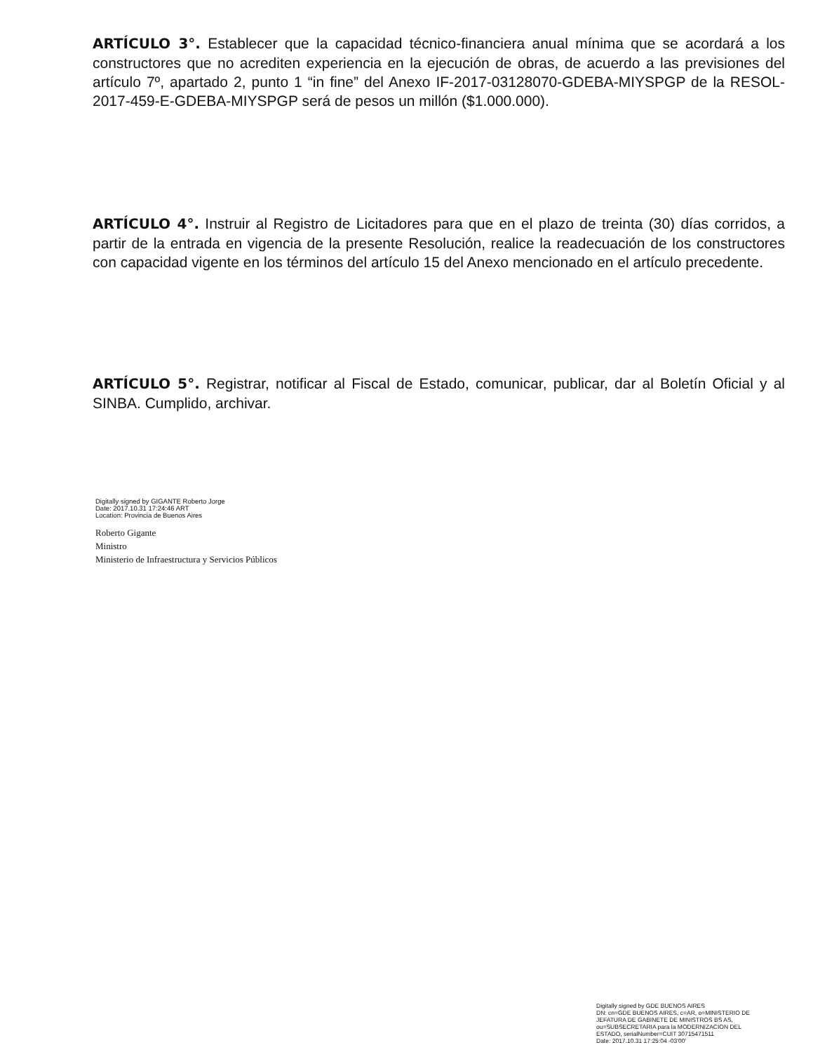ARTÍCULO 3°. Establecer que la capacidad técnico-financiera anual mínima que se acordará a los constructores que no acrediten experiencia en la ejecución de obras, de acuerdo a las previsiones del artículo 7º, apartado 2, punto 1 “in fine” del Anexo IF-2017-03128070-GDEBA-MIYSPGP de la RESOL-2017-459-E-GDEBA-MIYSPGP será de pesos un millón ($1.000.000).
ARTÍCULO 4°. Instruir al Registro de Licitadores para que en el plazo de treinta (30) días corridos, a partir de la entrada en vigencia de la presente Resolución, realice la readecuación de los constructores con capacidad vigente en los términos del artículo 15 del Anexo mencionado en el artículo precedente.
ARTÍCULO 5°. Registrar, notificar al Fiscal de Estado, comunicar, publicar, dar al Boletín Oficial y al SINBA. Cumplido, archivar.
Digitally signed by GIGANTE Roberto Jorge
Date: 2017.10.31 17:24:46 ART
Location: Provincia de Buenos Aires
Roberto Gigante
Ministro
Ministerio de Infraestructura y Servicios Públicos
Digitally signed by GDE BUENOS AIRES
DN: cn=GDE BUENOS AIRES, c=AR, o=MINISTERIO DE
JEFATURA DE GABINETE DE MINISTROS BS AS,
ou=SUBSECRETARIA para la MODERNIZACION DEL
ESTADO, serialNumber=CUIT 30715471511
Date: 2017.10.31 17:25:04 -03'00'